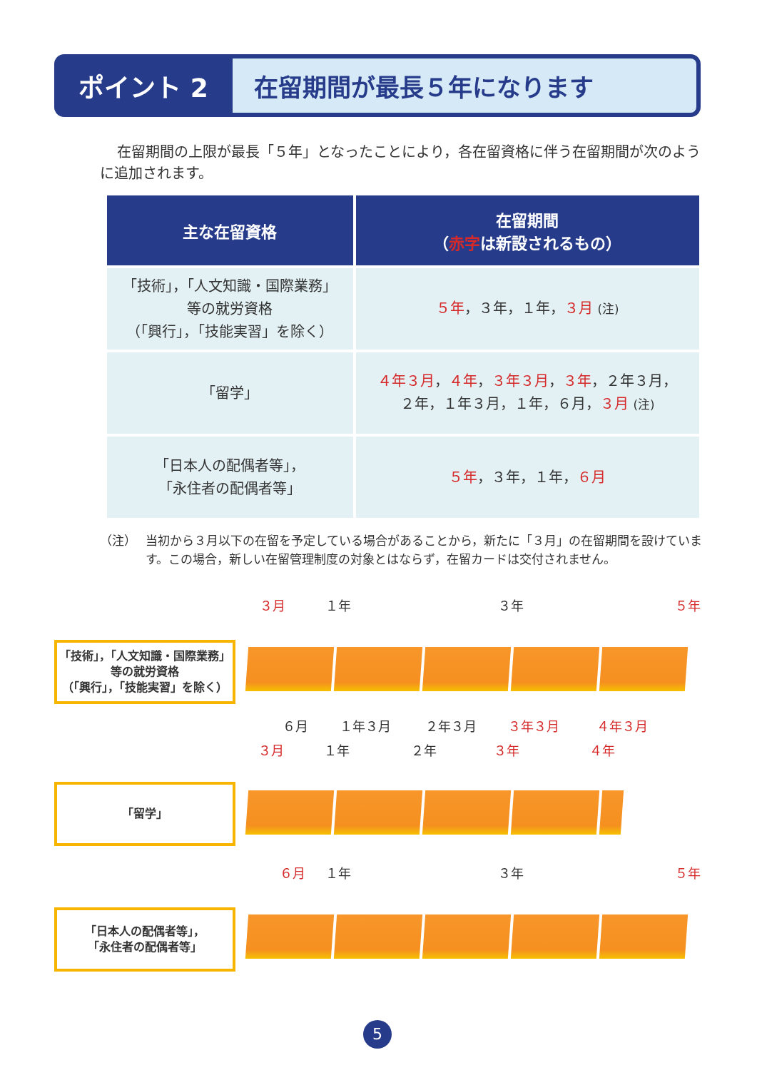ポイント 2
在留期間が最長５年になります
在留期間の上限が最長「５年」となったことにより，各在留資格に伴う在留期間が次のように追加されます。
| 主な在留資格 | 在留期間 （ 赤字 は新設されるもの） |
| --- | --- |
| 「技術」，「人文知識・国際業務」 等の就労資格 （「興行」，「技能実習」を除く） | ５年 ，３年，１年， ３月 (注) |
| 「留学」 | ４年３月 ， ４年 ， ３年３月 ， ３年 ，２年３月， ２年，１年３月，１年，６月， ３月 (注) |
| 「日本人の配偶者等」， 「永住者の配偶者等」 | ５年 ，３年，１年， ６月 |
（注） 当初から３月以下の在留を予定している場合があることから，新たに「３月」の在留期間を設けています。この場合，新しい在留管理制度の対象とはならず，在留カードは交付されません。
３月 １年 ３年 ５年
「技術」，「人文知識・国際業務」
等の就労資格
（「興行」，「技能実習」を除く）
６月 １年３月 ２年３月 ３年３月 ４年３月
３月 １年 ２年 ３年 ４年
「留学」
６月 １年 ３年 ５年
「日本人の配偶者等」，
「永住者の配偶者等」
5